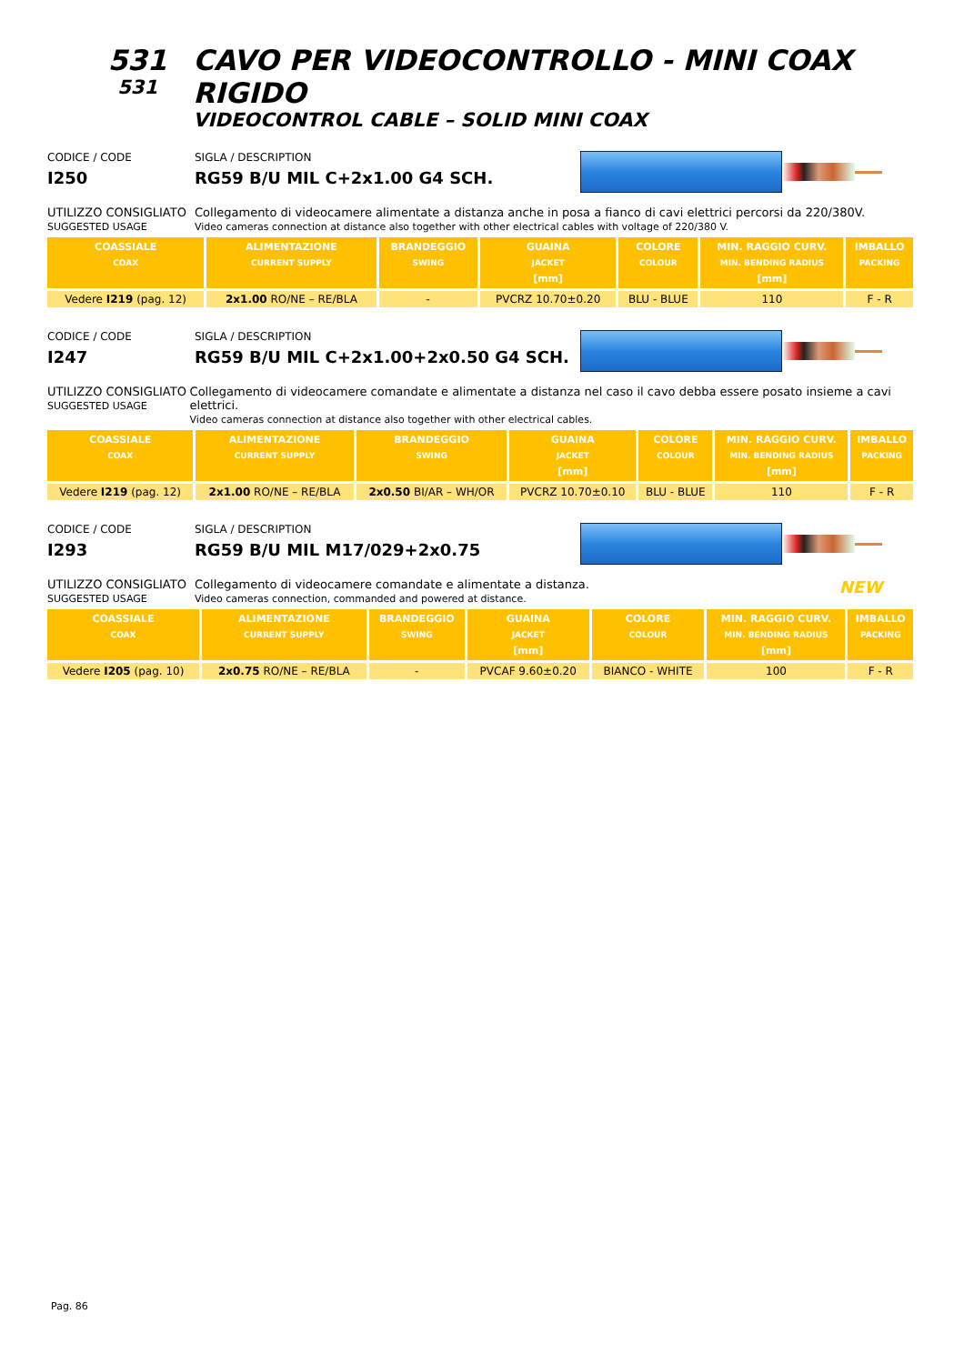531
531
CAVO PER VIDEOCONTROLLO - MINI COAX RIGIDO
VIDEOCONTROL CABLE – SOLID MINI COAX
CODICE / CODE
I250
SIGLA / DESCRIPTION
RG59 B/U MIL C+2x1.00 G4 SCH.
UTILIZZO CONSIGLIATO
SUGGESTED USAGE
Collegamento di videocamere alimentate a distanza anche in posa a fianco di cavi elettrici percorsi da 220/380V.
Video cameras connection at distance also together with other electrical cables with voltage of 220/380 V.
| COASSIALE COAX | ALIMENTAZIONE CURRENT SUPPLY | BRANDEGGIO SWING | GUAINA JACKET [mm] | COLORE COLOUR | MIN. RAGGIO CURV. MIN. BENDING RADIUS [mm] | IMBALLO PACKING |
| --- | --- | --- | --- | --- | --- | --- |
| Vedere I219 (pag. 12) | 2x1.00 RO/NE – RE/BLA | - | PVCRZ 10.70±0.20 | BLU - BLUE | 110 | F - R |
CODICE / CODE
I247
SIGLA / DESCRIPTION
RG59 B/U MIL C+2x1.00+2x0.50 G4 SCH.
UTILIZZO CONSIGLIATO
SUGGESTED USAGE
Collegamento di videocamere comandate e alimentate a distanza nel caso il cavo debba essere posato insieme a cavi elettrici.
Video cameras connection at distance also together with other electrical cables.
| COASSIALE COAX | ALIMENTAZIONE CURRENT SUPPLY | BRANDEGGIO SWING | GUAINA JACKET [mm] | COLORE COLOUR | MIN. RAGGIO CURV. MIN. BENDING RADIUS [mm] | IMBALLO PACKING |
| --- | --- | --- | --- | --- | --- | --- |
| Vedere I219 (pag. 12) | 2x1.00 RO/NE – RE/BLA | 2x0.50 BI/AR – WH/OR | PVCRZ 10.70±0.10 | BLU - BLUE | 110 | F - R |
CODICE / CODE
I293
SIGLA / DESCRIPTION
RG59 B/U MIL M17/029+2x0.75
UTILIZZO CONSIGLIATO
SUGGESTED USAGE
Collegamento di videocamere comandate e alimentate a distanza.
Video cameras connection, commanded and powered at distance.
NEW
| COASSIALE COAX | ALIMENTAZIONE CURRENT SUPPLY | BRANDEGGIO SWING | GUAINA JACKET [mm] | COLORE COLOUR | MIN. RAGGIO CURV. MIN. BENDING RADIUS [mm] | IMBALLO PACKING |
| --- | --- | --- | --- | --- | --- | --- |
| Vedere I205 (pag. 10) | 2x0.75 RO/NE – RE/BLA | - | PVCAF 9.60±0.20 | BIANCO - WHITE | 100 | F - R |
Pag. 86